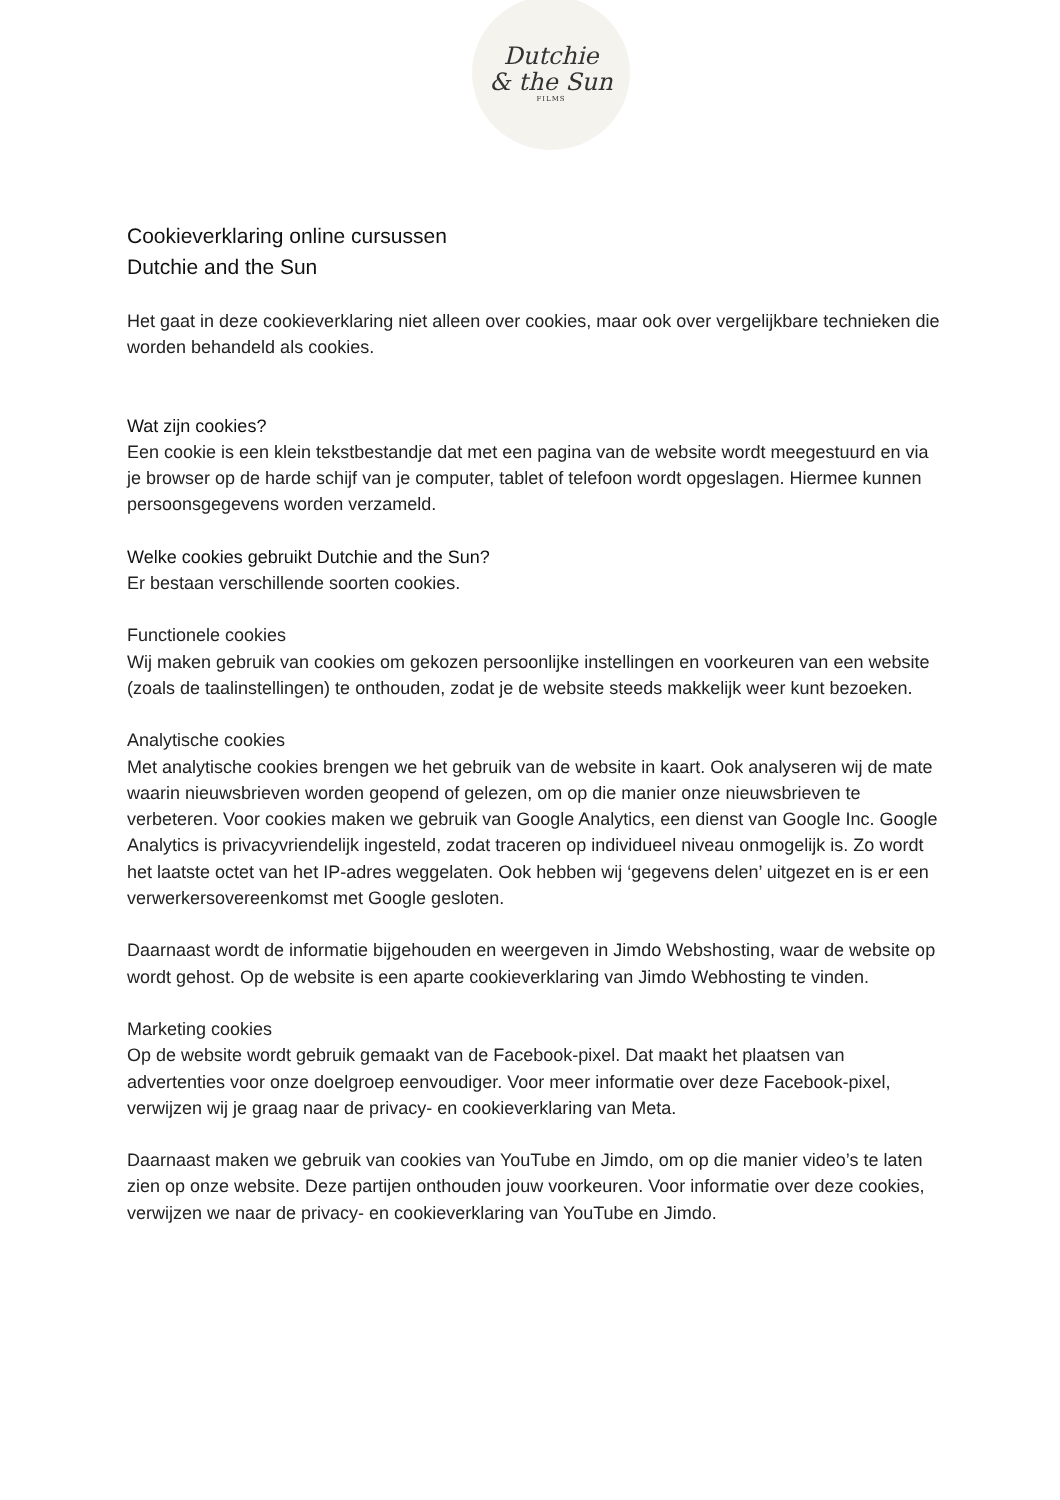Dutchie
& the Sun
FILMS
Cookieverklaring online cursussen
Dutchie and the Sun
Het gaat in deze cookieverklaring niet alleen over cookies, maar ook over vergelijkbare technieken die worden behandeld als cookies.
Wat zijn cookies?
Een cookie is een klein tekstbestandje dat met een pagina van de website wordt meegestuurd en via je browser op de harde schijf van je computer, tablet of telefoon wordt opgeslagen. Hiermee kunnen persoonsgegevens worden verzameld.
Welke cookies gebruikt Dutchie and the Sun?
Er bestaan verschillende soorten cookies.
Functionele cookies
Wij maken gebruik van cookies om gekozen persoonlijke instellingen en voorkeuren van een website (zoals de taalinstellingen) te onthouden, zodat je de website steeds makkelijk weer kunt bezoeken.
Analytische cookies
Met analytische cookies brengen we het gebruik van de website in kaart. Ook analyseren wij de mate waarin nieuwsbrieven worden geopend of gelezen, om op die manier onze nieuwsbrieven te verbeteren. Voor cookies maken we gebruik van Google Analytics, een dienst van Google Inc. Google Analytics is privacyvriendelijk ingesteld, zodat traceren op individueel niveau onmogelijk is. Zo wordt het laatste octet van het IP-adres weggelaten. Ook hebben wij ‘gegevens delen’ uitgezet en is er een verwerkersovereenkomst met Google gesloten.
Daarnaast wordt de informatie bijgehouden en weergeven in Jimdo Webshosting, waar de website op wordt gehost. Op de website is een aparte cookieverklaring van Jimdo Webhosting te vinden.
Marketing cookies
Op de website wordt gebruik gemaakt van de Facebook-pixel. Dat maakt het plaatsen van advertenties voor onze doelgroep eenvoudiger. Voor meer informatie over deze Facebook-pixel, verwijzen wij je graag naar de privacy- en cookieverklaring van Meta.
Daarnaast maken we gebruik van cookies van YouTube en Jimdo, om op die manier video’s te laten zien op onze website. Deze partijen onthouden jouw voorkeuren. Voor informatie over deze cookies, verwijzen we naar de privacy- en cookieverklaring van YouTube en Jimdo.